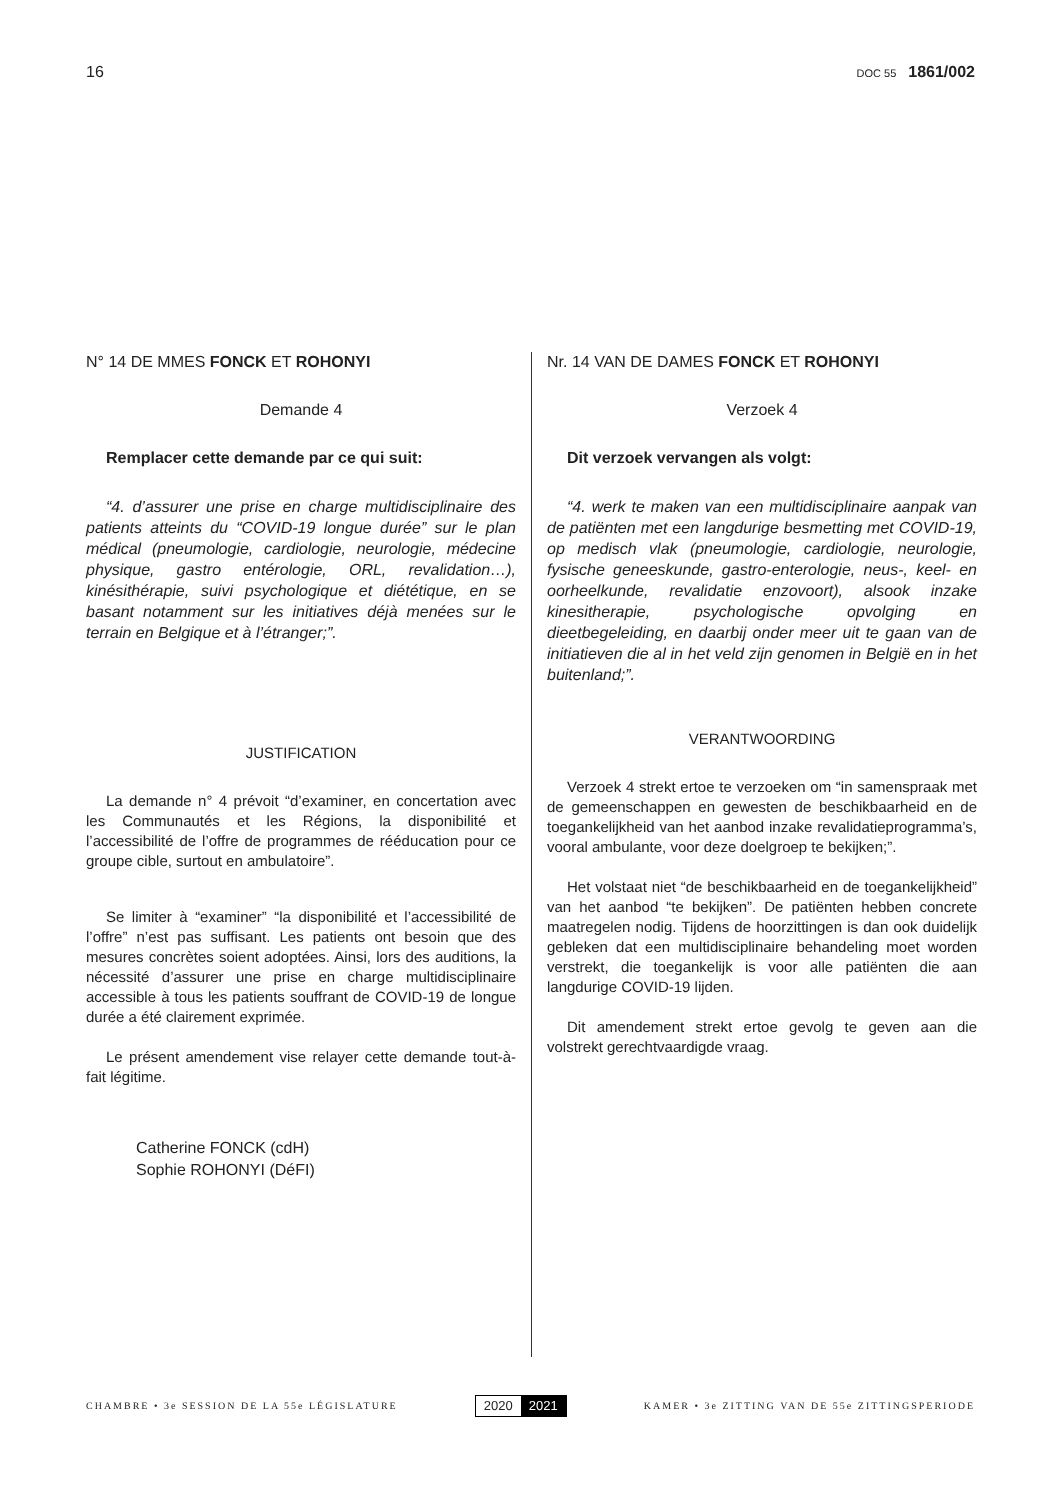16
DOC 55 1861/002
N° 14 DE MMES FONCK ET ROHONYI
Demande 4
Remplacer cette demande par ce qui suit:
“4. d’assurer une prise en charge multidisciplinaire des patients atteints du “COVID-19 longue durée” sur le plan médical (pneumologie, cardiologie, neurologie, médecine physique, gastro entérologie, ORL, revalidation…), kinésithérapie, suivi psychologique et diététique, en se basant notamment sur les initiatives déjà menées sur le terrain en Belgique et à l’étranger;”.
JUSTIFICATION
La demande n° 4 prévoit “d’examiner, en concertation avec les Communautés et les Régions, la disponibilité et l’accessibilité de l’offre de programmes de rééducation pour ce groupe cible, surtout en ambulatoire”.
Se limiter à “examiner” “la disponibilité et l’accessibilité de l’offre” n’est pas suffisant. Les patients ont besoin que des mesures concrètes soient adoptées. Ainsi, lors des auditions, la nécessité d’assurer une prise en charge multidisciplinaire accessible à tous les patients souffrant de COVID-19 de longue durée a été clairement exprimée.
Le présent amendement vise relayer cette demande tout-à-fait légitime.
Catherine FONCK (cdH)
Sophie ROHONYI (DéFI)
Nr. 14 VAN DE DAMES FONCK ET ROHONYI
Verzoek 4
Dit verzoek vervangen als volgt:
“4. werk te maken van een multidisciplinaire aanpak van de patiënten met een langdurige besmetting met COVID-19, op medisch vlak (pneumologie, cardiologie, neurologie, fysische geneeskunde, gastro-enterologie, neus-, keel- en oorheelkunde, revalidatie enzovoort), alsook inzake kinesitherapie, psychologische opvolging en dieetbegeleiding, en daarbij onder meer uit te gaan van de initiatieven die al in het veld zijn genomen in België en in het buitenland;”.
VERANTWOORDING
Verzoek 4 strekt ertoe te verzoeken om “in samenspraak met de gemeenschappen en gewesten de beschikbaarheid en de toegankelijkheid van het aanbod inzake revalidatieprogramma’s, vooral ambulante, voor deze doelgroep te bekijken;”.
Het volstaat niet “de beschikbaarheid en de toegankelijkheid” van het aanbod “te bekijken”. De patiënten hebben concrete maatregelen nodig. Tijdens de hoorzittingen is dan ook duidelijk gebleken dat een multidisciplinaire behandeling moet worden verstrekt, die toegankelijk is voor alle patiënten die aan langdurige COVID-19 lijden.
Dit amendement strekt ertoe gevolg te geven aan die volstrekt gerechtvaardigde vraag.
CHAMBRE • 3e SESSION DE LA 55e LÉGISLATURE
2020 2021
KAMER • 3e ZITTING VAN DE 55e ZITTINGSPERIODE